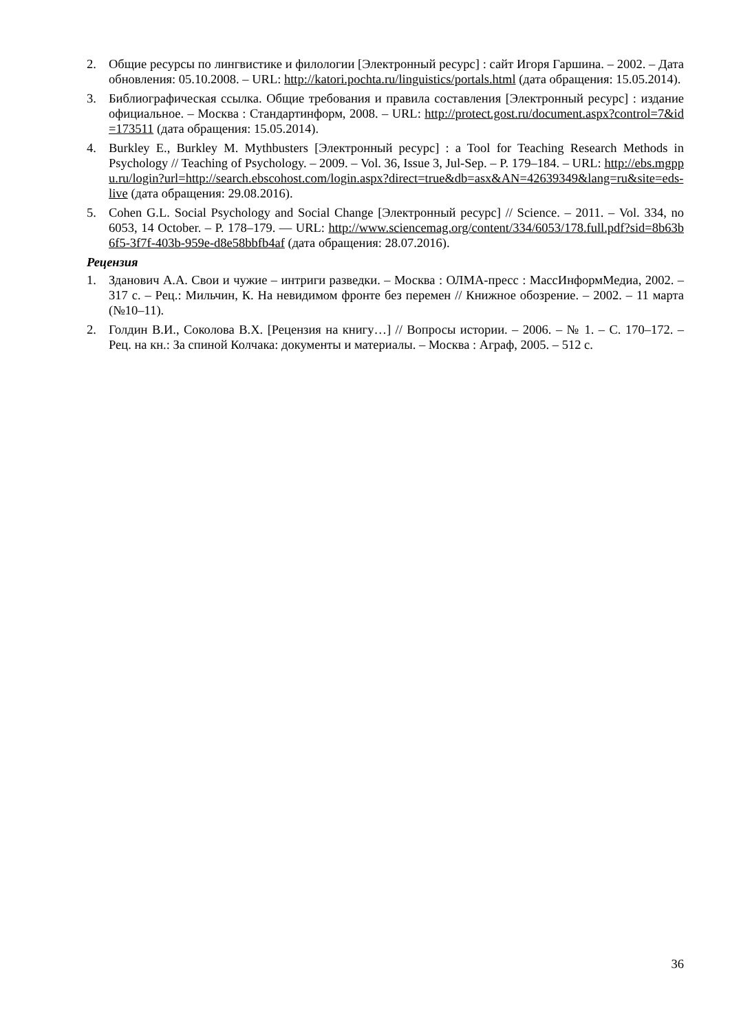2. Общие ресурсы по лингвистике и филологии [Электронный ресурс] : сайт Игоря Гаршина. – 2002. – Дата обновления: 05.10.2008. – URL: http://katori.pochta.ru/linguistics/portals.html (дата обращения: 15.05.2014).
3. Библиографическая ссылка. Общие требования и правила составления [Электронный ресурс] : издание официальное. – Москва : Стандартинформ, 2008. – URL: http://protect.gost.ru/document.aspx?control=7&id=173511 (дата обращения: 15.05.2014).
4. Burkley E., Burkley M. Mythbusters [Электронный ресурс] : a Tool for Teaching Research Methods in Psychology // Teaching of Psychology. – 2009. – Vol. 36, Issue 3, Jul-Sep. – P. 179–184. – URL: http://ebs.mgppu.ru/login?url=http://search.ebscohost.com/login.aspx?direct=true&db=asx&AN=42639349&lang=ru&site=eds-live (дата обращения: 29.08.2016).
5. Cohen G.L. Social Psychology and Social Change [Электронный ресурс] // Science. – 2011. – Vol. 334, no 6053, 14 October. – P. 178–179. — URL: http://www.sciencemag.org/content/334/6053/178.full.pdf?sid=8b63b6f5-3f7f-403b-959e-d8e58bbfb4af (дата обращения: 28.07.2016).
Рецензия
1. Зданович А.А. Свои и чужие – интриги разведки. – Москва : ОЛМА-пресс : МассИнформМедиа, 2002. – 317 с. – Рец.: Мильчин, К. На невидимом фронте без перемен // Книжное обозрение. – 2002. – 11 марта (№10–11).
2. Голдин В.И., Соколова В.Х. [Рецензия на книгу…] // Вопросы истории. – 2006. – № 1. – С. 170–172. – Рец. на кн.: За спиной Колчака: документы и материалы. – Москва : Аграф, 2005. – 512 с.
36